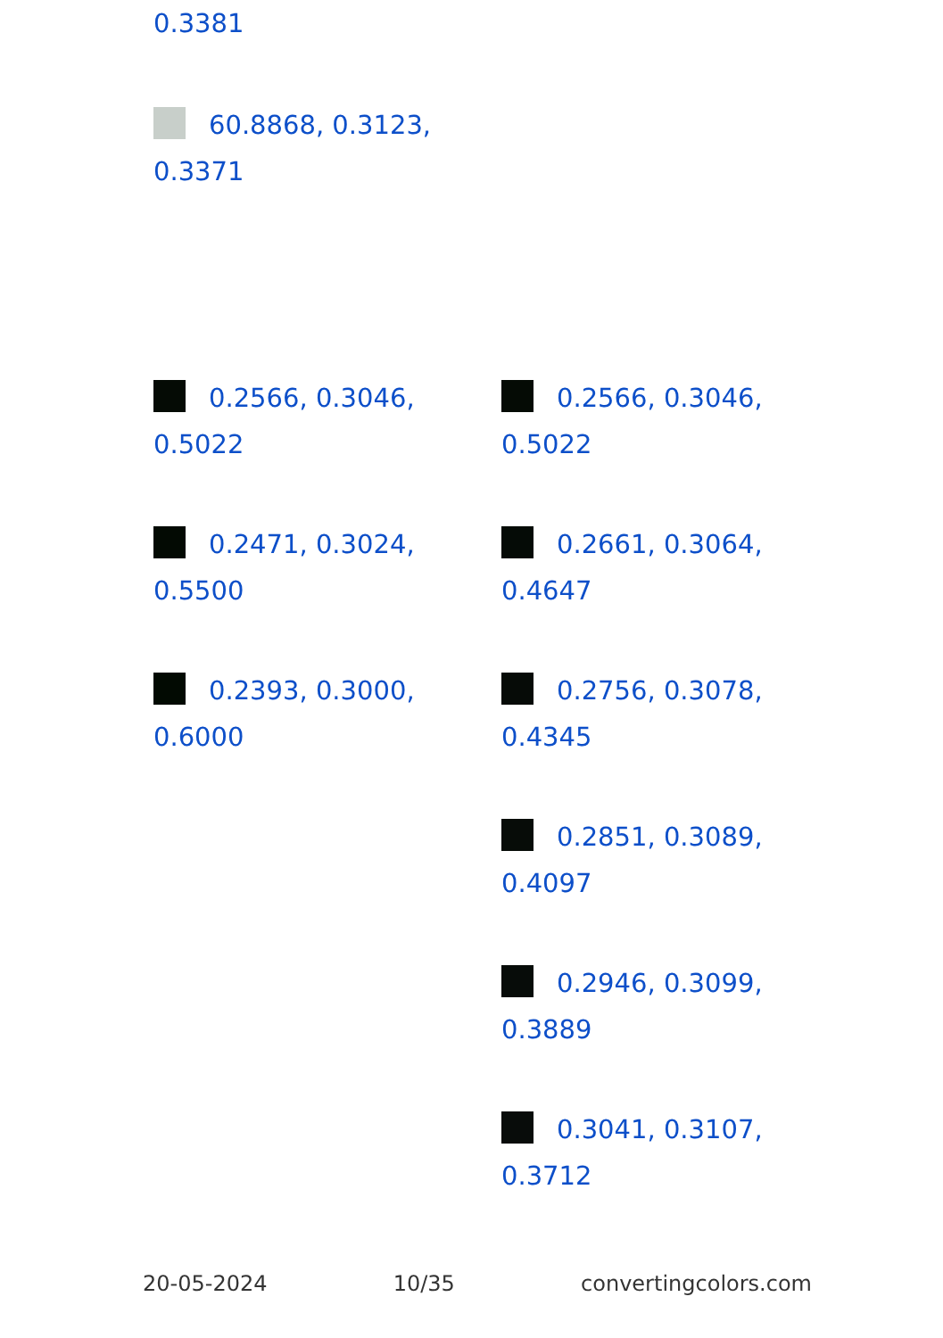0.3381
60.8868, 0.3123, 0.3371
0.2566, 0.3046, 0.5022
0.2471, 0.3024, 0.5500
0.2393, 0.3000, 0.6000
0.2566, 0.3046, 0.5022
0.2661, 0.3064, 0.4647
0.2756, 0.3078, 0.4345
0.2851, 0.3089, 0.4097
0.2946, 0.3099, 0.3889
0.3041, 0.3107, 0.3712
20-05-2024 10/35 convertingcolors.com